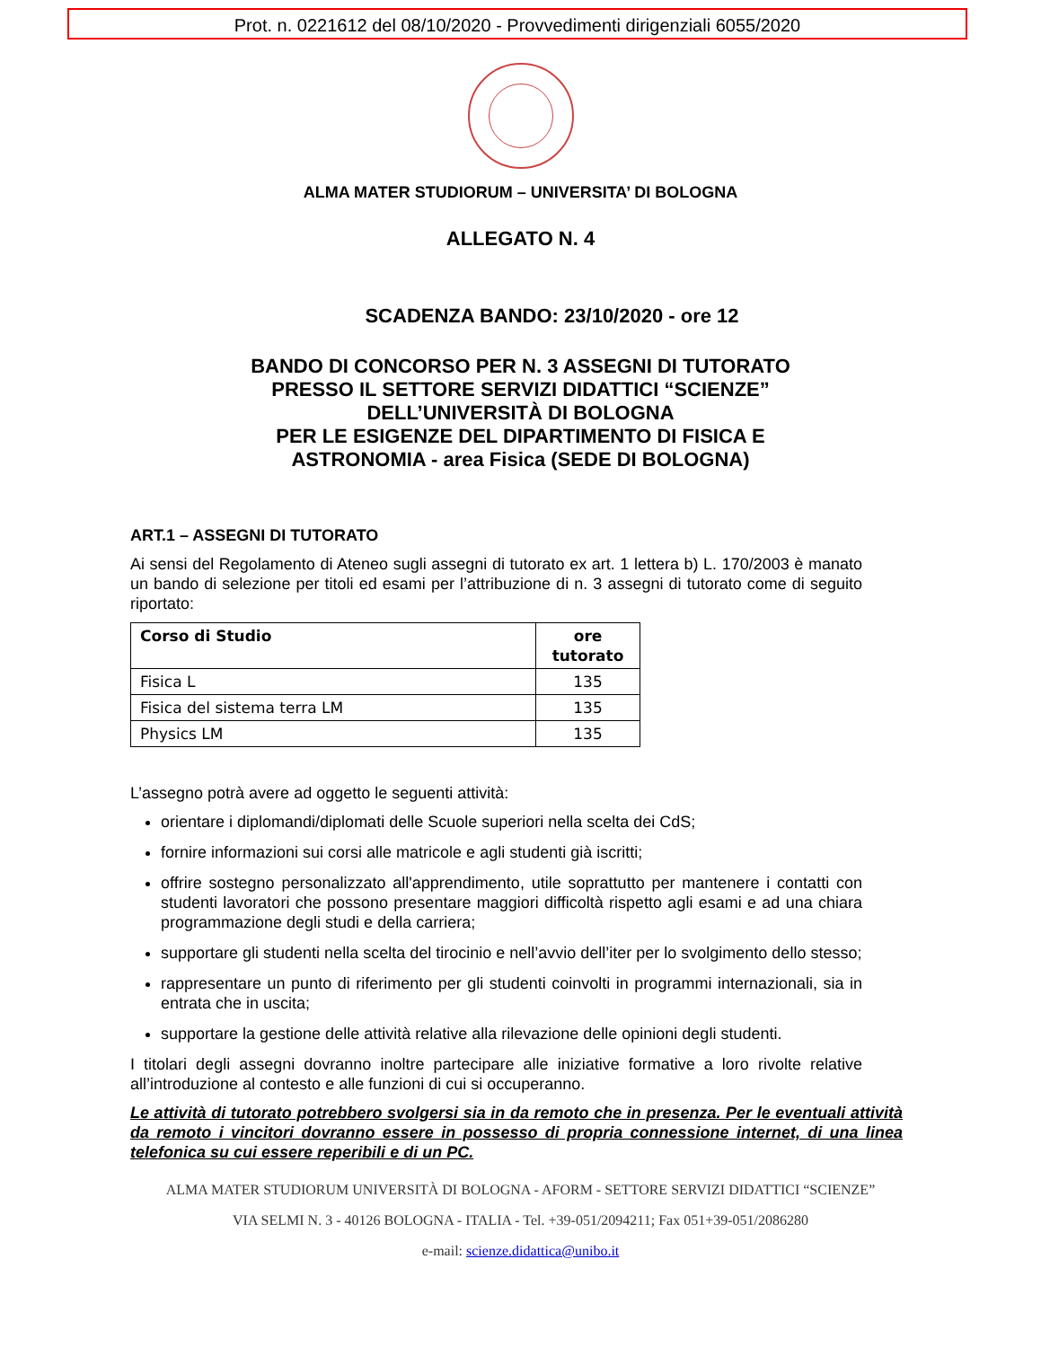Prot. n. 0221612 del 08/10/2020 - Provvedimenti dirigenziali 6055/2020
ALMA MATER STUDIORUM – UNIVERSITA’ DI BOLOGNA
ALLEGATO N. 4
SCADENZA BANDO: 23/10/2020 - ore 12
BANDO DI CONCORSO PER N. 3 ASSEGNI DI TUTORATO
PRESSO IL SETTORE SERVIZI DIDATTICI “SCIENZE”
DELL’UNIVERSITÀ DI BOLOGNA
PER LE ESIGENZE DEL DIPARTIMENTO DI FISICA E
ASTRONOMIA - area Fisica (SEDE DI BOLOGNA)
ART.1 – ASSEGNI DI TUTORATO
Ai sensi del Regolamento di Ateneo sugli assegni di tutorato ex art. 1 lettera b) L. 170/2003 è manato un bando di selezione per titoli ed esami per l’attribuzione di n. 3 assegni di tutorato come di seguito riportato:
| Corso di Studio | ore tutorato |
| --- | --- |
| Fisica L | 135 |
| Fisica del sistema terra LM | 135 |
| Physics LM | 135 |
L’assegno potrà avere ad oggetto le seguenti attività:
orientare i diplomandi/diplomati delle Scuole superiori nella scelta dei CdS;
fornire informazioni sui corsi alle matricole e agli studenti già iscritti;
offrire sostegno personalizzato all'apprendimento, utile soprattutto per mantenere i contatti con studenti lavoratori che possono presentare maggiori difficoltà rispetto agli esami e ad una chiara programmazione degli studi e della carriera;
supportare gli studenti nella scelta del tirocinio e nell’avvio dell’iter per lo svolgimento dello stesso;
rappresentare un punto di riferimento per gli studenti coinvolti in programmi internazionali, sia in entrata che in uscita;
supportare la gestione delle attività relative alla rilevazione delle opinioni degli studenti.
I titolari degli assegni dovranno inoltre partecipare alle iniziative formative a loro rivolte relative all’introduzione al contesto e alle funzioni di cui si occuperanno.
Le attività di tutorato potrebbero svolgersi sia in da remoto che in presenza. Per le eventuali attività da remoto i vincitori dovranno essere in possesso di propria connessione internet, di una linea telefonica su cui essere reperibili e di un PC.
ALMA MATER STUDIORUM UNIVERSITÀ DI BOLOGNA - AFORM - SETTORE SERVIZI DIDATTICI “SCIENZE”
VIA SELMI N. 3 - 40126 BOLOGNA - ITALIA - Tel. +39-051/2094211; Fax 051+39-051/2086280
e-mail: scienze.didattica@unibo.it